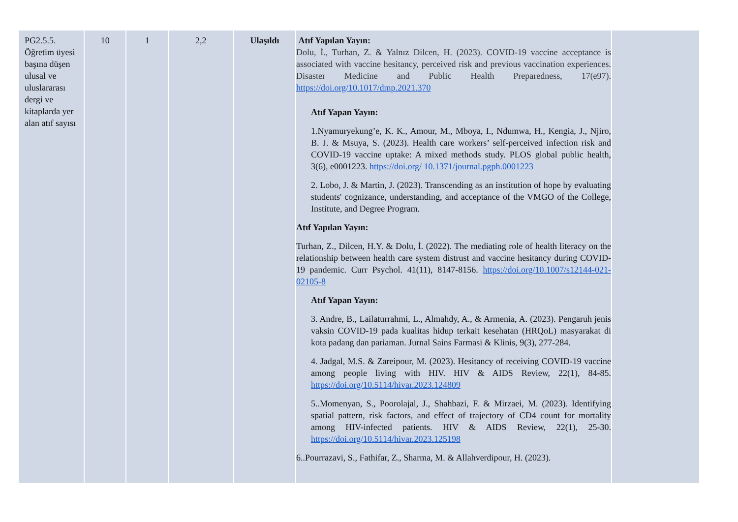| PG2.5.5. Öğretim üyesi başına düşen ulusal ve uluslararası dergi ve kitaplarda yer alan atıf sayısı | 10 | 1 | 2,2 | Ulaşıldı | Atıf Yapılan Yayın: Dolu, İ., Turhan, Z. & Yalnız Dilcen, H. (2023). COVID-19 vaccine acceptance is associated with vaccine hesitancy, perceived risk and previous vaccination experiences. Disaster Medicine and Public Health Preparedness, 17(e97). https://doi.org/10.1017/dmp.2021.370 Atıf Yapan Yayın: 1.Nyamuryekung’e, K. K., Amour, M., Mboya, I., Ndumwa, H., Kengia, J., Njiro, B. J. & Msuya, S. (2023). Health care workers’ self-perceived infection risk and COVID-19 vaccine uptake: A mixed methods study. PLOS global public health, 3(6), e0001223. https://doi.org/ 10.1371/journal.pgph.0001223 2. Lobo, J. & Martin, J. (2023). Transcending as an institution of hope by evaluating students' cognizance, understanding, and acceptance of the VMGO of the College, Institute, and Degree Program. Atıf Yapılan Yayın: Turhan, Z., Dilcen, H.Y. & Dolu, İ. (2022). The mediating role of health literacy on the relationship between health care system distrust and vaccine hesitancy during COVID-19 pandemic. Curr Psychol. 41(11), 8147-8156. https://doi.org/10.1007/s12144-021-02105-8 Atıf Yapan Yayın: 3. Andre, B., Lailaturrahmi, L., Almahdy, A., & Armenia, A. (2023). Pengaruh jenis vaksin COVID-19 pada kualitas hidup terkait kesehatan (HRQoL) masyarakat di kota padang dan pariaman. Jurnal Sains Farmasi & Klinis, 9(3), 277-284. 4. Jadgal, M.S. & Zareipour, M. (2023). Hesitancy of receiving COVID-19 vaccine among people living with HIV. HIV & AIDS Review, 22(1), 84-85. https://doi.org/10.5114/hivar.2023.124809 5..Momenyan, S., Poorolajal, J., Shahbazi, F. & Mirzaei, M. (2023). Identifying spatial pattern, risk factors, and effect of trajectory of CD4 count for mortality among HIV-infected patients. HIV & AIDS Review, 22(1), 25-30. https://doi.org/10.5114/hivar.2023.125198 6..Pourrazavi, S., Fathifar, Z., Sharma, M. & Allahverdipour, H. (2023). | |